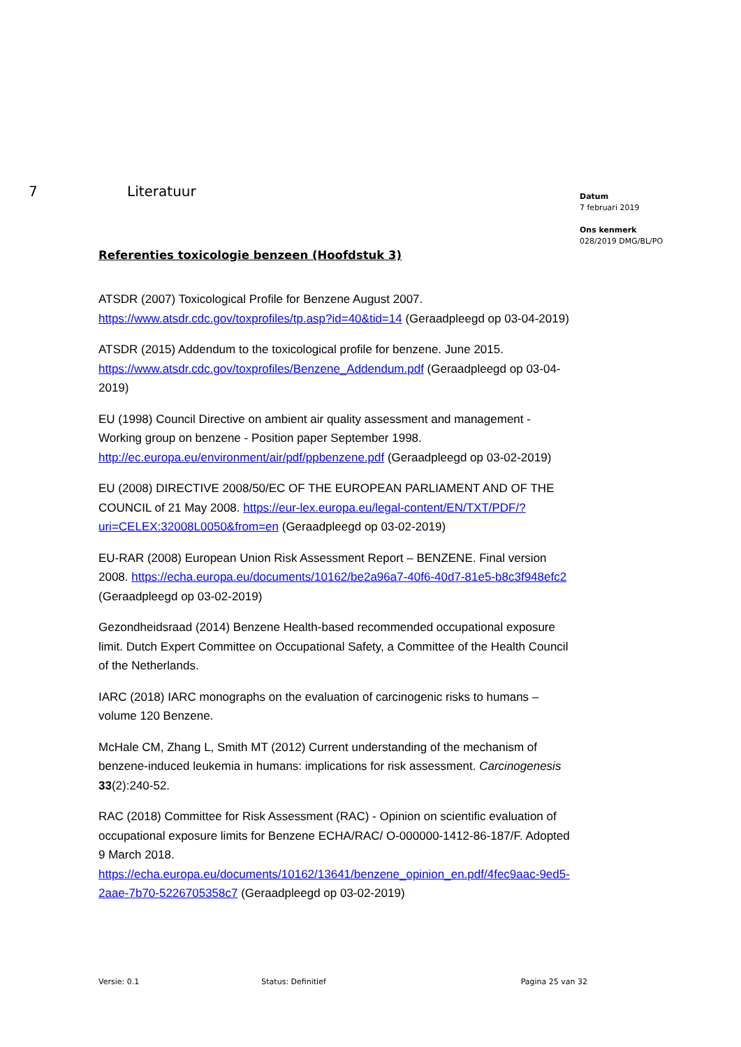7 Literatuur
Referenties toxicologie benzeen (Hoofdstuk 3)
ATSDR (2007) Toxicological Profile for Benzene August 2007. https://www.atsdr.cdc.gov/toxprofiles/tp.asp?id=40&tid=14 (Geraadpleegd op 03-04-2019)
ATSDR (2015) Addendum to the toxicological profile for benzene. June 2015. https://www.atsdr.cdc.gov/toxprofiles/Benzene_Addendum.pdf (Geraadpleegd op 03-04-2019)
EU (1998) Council Directive on ambient air quality assessment and management - Working group on benzene - Position paper September 1998. http://ec.europa.eu/environment/air/pdf/ppbenzene.pdf (Geraadpleegd op 03-02-2019)
EU (2008) DIRECTIVE 2008/50/EC OF THE EUROPEAN PARLIAMENT AND OF THE COUNCIL of 21 May 2008. https://eur-lex.europa.eu/legal-content/EN/TXT/PDF/?uri=CELEX:32008L0050&from=en (Geraadpleegd op 03-02-2019)
EU-RAR (2008) European Union Risk Assessment Report – BENZENE. Final version 2008. https://echa.europa.eu/documents/10162/be2a96a7-40f6-40d7-81e5-b8c3f948efc2 (Geraadpleegd op 03-02-2019)
Gezondheidsraad (2014) Benzene Health-based recommended occupational exposure limit. Dutch Expert Committee on Occupational Safety, a Committee of the Health Council of the Netherlands.
IARC (2018) IARC monographs on the evaluation of carcinogenic risks to humans – volume 120 Benzene.
McHale CM, Zhang L, Smith MT (2012) Current understanding of the mechanism of benzene-induced leukemia in humans: implications for risk assessment. Carcinogenesis 33(2):240-52.
RAC (2018) Committee for Risk Assessment (RAC) - Opinion on scientific evaluation of occupational exposure limits for Benzene ECHA/RAC/ O-000000-1412-86-187/F. Adopted 9 March 2018. https://echa.europa.eu/documents/10162/13641/benzene_opinion_en.pdf/4fec9aac-9ed5-2aae-7b70-5226705358c7 (Geraadpleegd op 03-02-2019)
Datum
7 februari 2019
Ons kenmerk
028/2019 DMG/BL/PO
Versie: 0.1 Status: Definitief Pagina 25 van 32